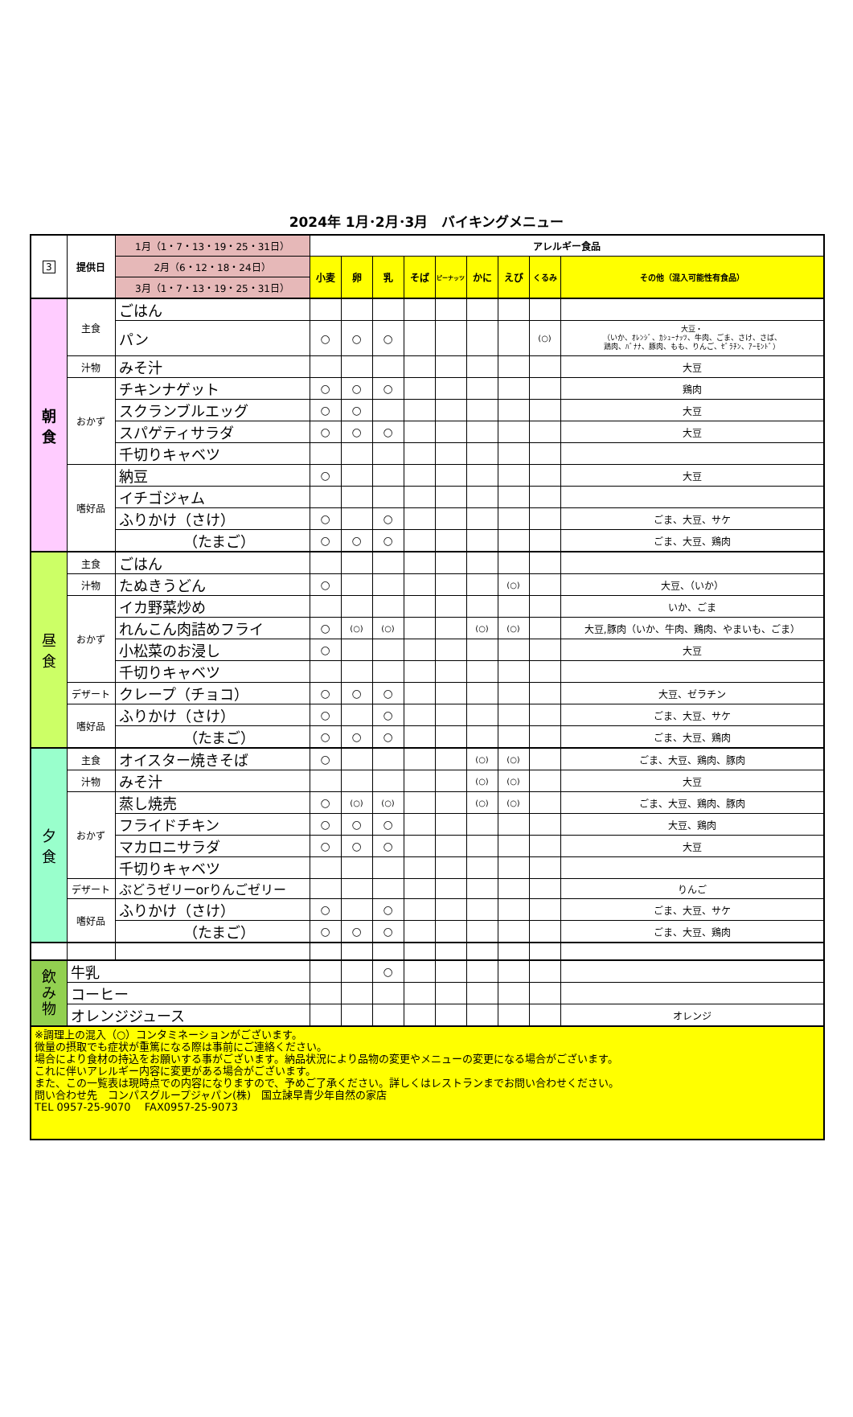2024年 1月･2月･3月　バイキングメニュー
| 3 | 提供日 | 1月（1・7・13・19・25・31日） | アレルギー食品 | | | | | | | | |
| | | 2月（6・12・18・24日） | 小麦 | 卵 | 乳 | そば | ピーナッツ | かに | えび | くるみ | その他（混入可能性有食品） |
| | | 3月（1・7・13・19・25・31日） | | | | | | | | | |
| 朝 食 | 主食 | ごはん | | | | | | | | | |
| | | パン | ○ | ○ | ○ | | | | | (○) | 大豆・ （いか、ｵﾚﾝｼﾞ、ｶｼｭｰﾅｯﾂ、牛肉、ごま、さけ、さば、 鶏肉、ﾊﾞﾅﾅ、豚肉、もも、りんご、ｾﾞﾗﾁﾝ、ｱｰﾓﾝﾄﾞ） |
| | 汁物 | みそ汁 | | | | | | | | | 大豆 |
| | おかず | チキンナゲット | ○ | ○ | ○ | | | | | | 鶏肉 |
| | | スクランブルエッグ | ○ | ○ | | | | | | | 大豆 |
| | | スパゲティサラダ | ○ | ○ | ○ | | | | | | 大豆 |
| | | 千切りキャベツ | | | | | | | | | |
| | 嗜好品 | 納豆 | ○ | | | | | | | | 大豆 |
| | | イチゴジャム | | | | | | | | | |
| | | ふりかけ（さけ） | ○ | | ○ | | | | | | ごま、大豆、サケ |
| | | （たまご） | ○ | ○ | ○ | | | | | | ごま、大豆、鶏肉 |
| 昼 食 | 主食 | ごはん | | | | | | | | | |
| | 汁物 | たぬきうどん | ○ | | | | | | (○) | | 大豆、（いか） |
| | おかず | イカ野菜炒め | | | | | | | | | いか、ごま |
| | | れんこん肉詰めフライ | ○ | (○) | (○) | | | (○) | (○) | | 大豆,豚肉（いか、牛肉、鶏肉、やまいも、ごま） |
| | | 小松菜のお浸し | ○ | | | | | | | | 大豆 |
| | | 千切りキャベツ | | | | | | | | | |
| | デザート | クレープ（チョコ） | ○ | ○ | ○ | | | | | | 大豆、ゼラチン |
| | 嗜好品 | ふりかけ（さけ） | ○ | | ○ | | | | | | ごま、大豆、サケ |
| | | （たまご） | ○ | ○ | ○ | | | | | | ごま、大豆、鶏肉 |
| 夕 食 | 主食 | オイスター焼きそば | ○ | | | | | (○) | (○) | | ごま、大豆、鶏肉、豚肉 |
| | 汁物 | みそ汁 | | | | | | (○) | (○) | | 大豆 |
| | おかず | 蒸し焼売 | ○ | (○) | (○) | | | (○) | (○) | | ごま、大豆、鶏肉、豚肉 |
| | | フライドチキン | ○ | ○ | ○ | | | | | | 大豆、鶏肉 |
| | | マカロニサラダ | ○ | ○ | ○ | | | | | | 大豆 |
| | | 千切りキャベツ | | | | | | | | | |
| | デザート | ぶどうゼリーorりんごゼリー | | | | | | | | | りんご |
| | 嗜好品 | ふりかけ（さけ） | ○ | | ○ | | | | | | ごま、大豆、サケ |
| | | （たまご） | ○ | ○ | ○ | | | | | | ごま、大豆、鶏肉 |
| 飲 み 物 | 牛乳 | | | | ○ | | | | | | |
| | コーヒー | | | | | | | | | | |
| | オレンジジュース | | | | | | | | | | オレンジ |
| ※調理上の混入（○）コンタミネーションがございます。 微量の摂取でも症状が重篤になる際は事前にご連絡ください。 場合により食材の持込をお願いする事がございます。納品状況により品物の変更やメニューの変更になる場合がございます。 これに伴いアレルギー内容に変更がある場合がございます。 また、この一覧表は現時点での内容になりますので、予めご了承ください。詳しくはレストランまでお問い合わせください。 問い合わせ先 コンパスグループジャパン(株) 国立諫早青少年自然の家店 TEL 0957-25-9070 FAX0957-25-9073 | | | | | | | | | | | |